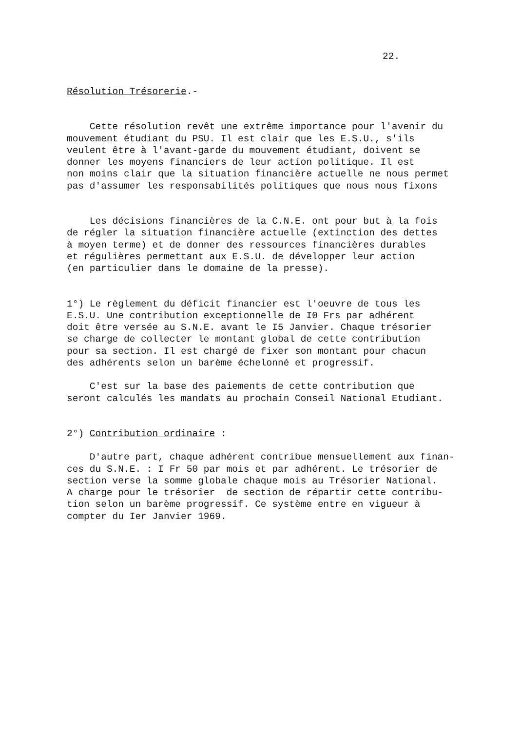22.
Résolution Trésorerie.-
Cette résolution revêt une extrême importance pour l'avenir du mouvement étudiant du PSU. Il est clair que les E.S.U., s'ils veulent être à l'avant-garde du mouvement étudiant, doivent se donner les moyens financiers de leur action politique. Il est non moins clair que la situation financière actuelle ne nous permet pas d'assumer les responsabilités politiques que nous nous fixons
Les décisions financières de la C.N.E. ont pour but à la fois de régler la situation financière actuelle (extinction des dettes à moyen terme) et de donner des ressources financières durables et régulières permettant aux E.S.U. de développer leur action (en particulier dans le domaine de la presse).
1°) Le règlement du déficit financier est l'oeuvre de tous les E.S.U. Une contribution exceptionnelle de I0 Frs par adhérent doit être versée au S.N.E. avant le I5 Janvier. Chaque trésorier se charge de collecter le montant global de cette contribution pour sa section. Il est chargé de fixer son montant pour chacun des adhérents selon un barème échelonné et progressif.
C'est sur la base des paiements de cette contribution que seront calculés les mandats au prochain Conseil National Etudiant.
2°) Contribution ordinaire :
D'autre part, chaque adhérent contribue mensuellement aux finan- ces du S.N.E. : I Fr 50 par mois et par adhérent. Le trésorier de section verse la somme globale chaque mois au Trésorier National. A charge pour le trésorier de section de répartir cette contribu- tion selon un barème progressif. Ce système entre en vigueur à compter du Ier Janvier 1969.